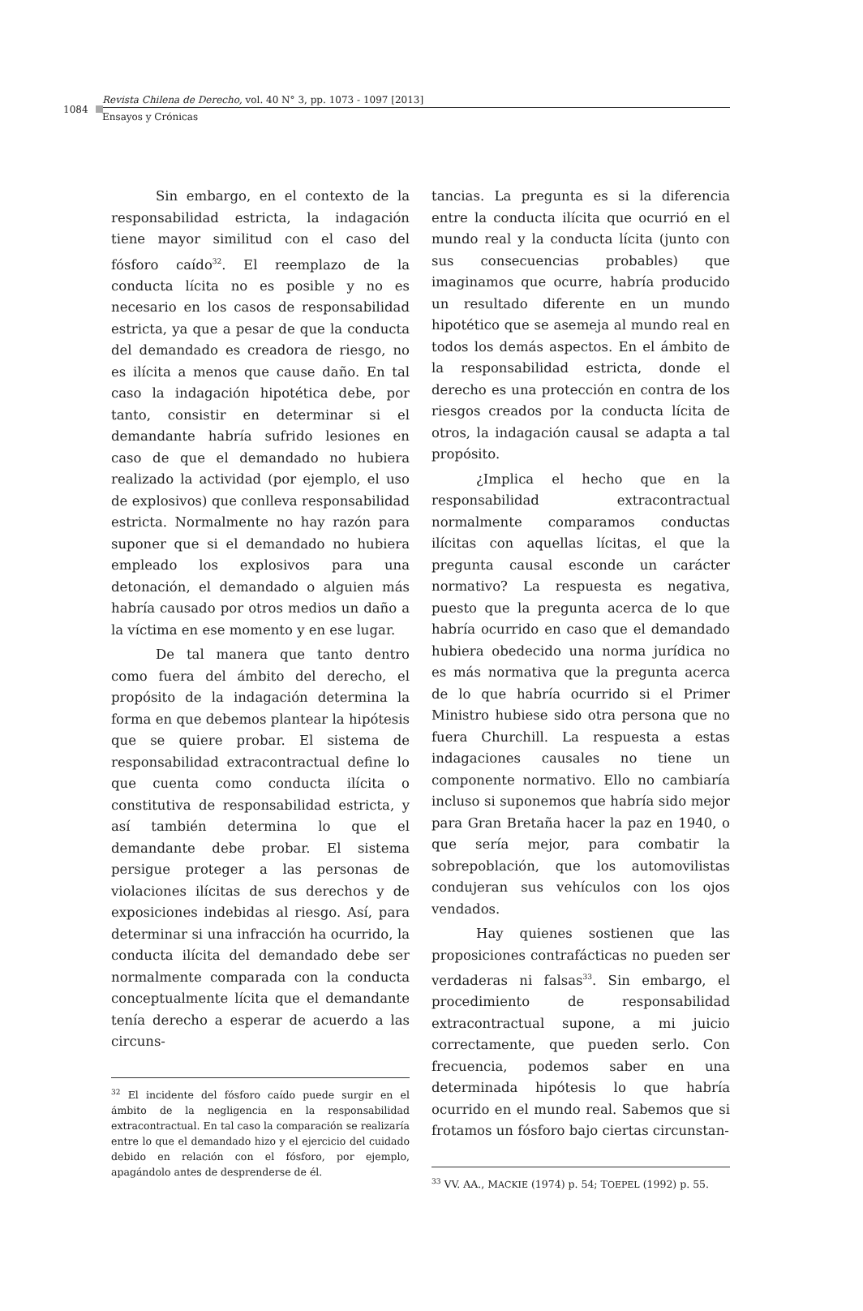1084
Revista Chilena de Derecho, vol. 40 N° 3, pp. 1073 - 1097 [2013]
Ensayos y Crónicas
Sin embargo, en el contexto de la responsabilidad estricta, la indagación tiene mayor similitud con el caso del fósforo caído<sup>32</sup>. El reemplazo de la conducta lícita no es posible y no es necesario en los casos de responsabilidad estricta, ya que a pesar de que la conducta del demandado es creadora de riesgo, no es ilícita a menos que cause daño. En tal caso la indagación hipotética debe, por tanto, consistir en determinar si el demandante habría sufrido lesiones en caso de que el demandado no hubiera realizado la actividad (por ejemplo, el uso de explosivos) que conlleva responsabilidad estricta. Normalmente no hay razón para suponer que si el demandado no hubiera empleado los explosivos para una detonación, el demandado o alguien más habría causado por otros medios un daño a la víctima en ese momento y en ese lugar.
De tal manera que tanto dentro como fuera del ámbito del derecho, el propósito de la indagación determina la forma en que debemos plantear la hipótesis que se quiere probar. El sistema de responsabilidad extracontractual define lo que cuenta como conducta ilícita o constitutiva de responsabilidad estricta, y así también determina lo que el demandante debe probar. El sistema persigue proteger a las personas de violaciones ilícitas de sus derechos y de exposiciones indebidas al riesgo. Así, para determinar si una infracción ha ocurrido, la conducta ilícita del demandado debe ser normalmente comparada con la conducta conceptualmente lícita que el demandante tenía derecho a esperar de acuerdo a las circuns-
<sup>32</sup> El incidente del fósforo caído puede surgir en el ámbito de la negligencia en la responsabilidad extracontractual. En tal caso la comparación se realizaría entre lo que el demandado hizo y el ejercicio del cuidado debido en relación con el fósforo, por ejemplo, apagándolo antes de desprenderse de él.
tancias. La pregunta es si la diferencia entre la conducta ilícita que ocurrió en el mundo real y la conducta lícita (junto con sus consecuencias probables) que imaginamos que ocurre, habría producido un resultado diferente en un mundo hipotético que se asemeja al mundo real en todos los demás aspectos. En el ámbito de la responsabilidad estricta, donde el derecho es una protección en contra de los riesgos creados por la conducta lícita de otros, la indagación causal se adapta a tal propósito.
¿Implica el hecho que en la responsabilidad extracontractual normalmente comparamos conductas ilícitas con aquellas lícitas, el que la pregunta causal esconde un carácter normativo? La respuesta es negativa, puesto que la pregunta acerca de lo que habría ocurrido en caso que el demandado hubiera obedecido una norma jurídica no es más normativa que la pregunta acerca de lo que habría ocurrido si el Primer Ministro hubiese sido otra persona que no fuera Churchill. La respuesta a estas indagaciones causales no tiene un componente normativo. Ello no cambiaría incluso si suponemos que habría sido mejor para Gran Bretaña hacer la paz en 1940, o que sería mejor, para combatir la sobrepoblación, que los automovilistas condujeran sus vehículos con los ojos vendados.
Hay quienes sostienen que las proposiciones contrafácticas no pueden ser verdaderas ni falsas<sup>33</sup>. Sin embargo, el procedimiento de responsabilidad extracontractual supone, a mi juicio correctamente, que pueden serlo. Con frecuencia, podemos saber en una determinada hipótesis lo que habría ocurrido en el mundo real. Sabemos que si frotamos un fósforo bajo ciertas circunstan-
<sup>33</sup> VV. AA., MACKIE (1974) p. 54; TOEPEL (1992) p. 55.